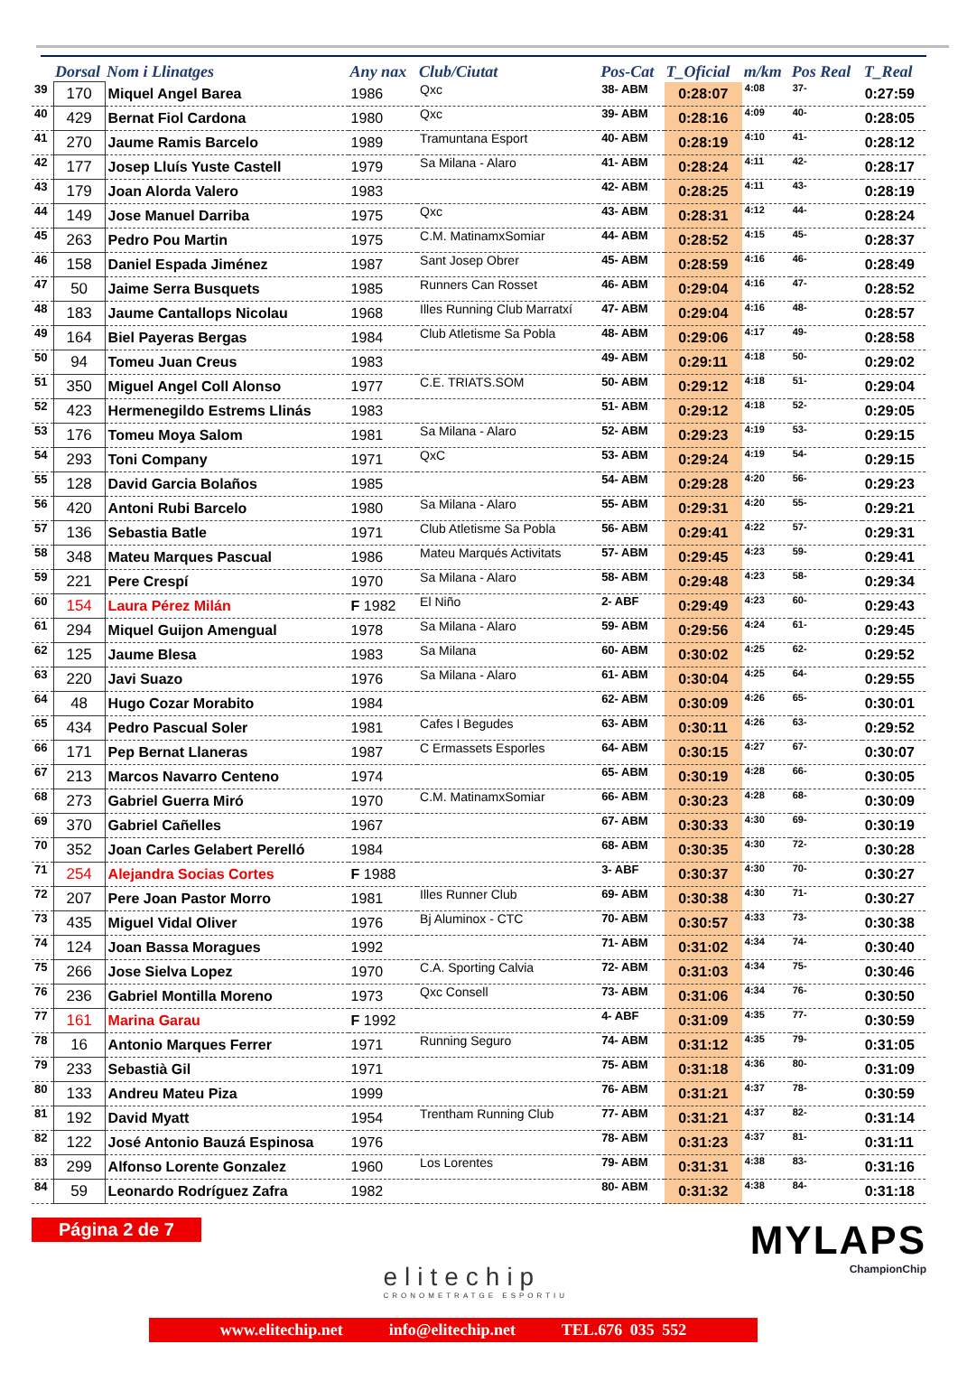| | Dorsal | Nom i Llinatges | Any nax | Club/Ciutat | Pos-Cat | T_Oficial | m/km | Pos Real | T_Real |
| --- | --- | --- | --- | --- | --- | --- | --- | --- | --- |
| 39 | 170 | Miquel Angel Barea | 1986 | Qxc | 38- ABM | 0:28:07 | 4:08 | 37- | 0:27:59 |
| 40 | 429 | Bernat Fiol Cardona | 1980 | Qxc | 39- ABM | 0:28:16 | 4:09 | 40- | 0:28:05 |
| 41 | 270 | Jaume Ramis Barcelo | 1989 | Tramuntana Esport | 40- ABM | 0:28:19 | 4:10 | 41- | 0:28:12 |
| 42 | 177 | Josep Lluís Yuste Castell | 1979 | Sa Milana - Alaro | 41- ABM | 0:28:24 | 4:11 | 42- | 0:28:17 |
| 43 | 179 | Joan Alorda Valero | 1983 | | 42- ABM | 0:28:25 | 4:11 | 43- | 0:28:19 |
| 44 | 149 | Jose Manuel Darriba | 1975 | Qxc | 43- ABM | 0:28:31 | 4:12 | 44- | 0:28:24 |
| 45 | 263 | Pedro Pou Martin | 1975 | C.M. MatinamxSomiar | 44- ABM | 0:28:52 | 4:15 | 45- | 0:28:37 |
| 46 | 158 | Daniel Espada Jiménez | 1987 | Sant Josep Obrer | 45- ABM | 0:28:59 | 4:16 | 46- | 0:28:49 |
| 47 | 50 | Jaime Serra Busquets | 1985 | Runners Can Rosset | 46- ABM | 0:29:04 | 4:16 | 47- | 0:28:52 |
| 48 | 183 | Jaume Cantallops Nicolau | 1968 | Illes Running Club Marratxí | 47- ABM | 0:29:04 | 4:16 | 48- | 0:28:57 |
| 49 | 164 | Biel Payeras Bergas | 1984 | Club Atletisme Sa Pobla | 48- ABM | 0:29:06 | 4:17 | 49- | 0:28:58 |
| 50 | 94 | Tomeu Juan Creus | 1983 | | 49- ABM | 0:29:11 | 4:18 | 50- | 0:29:02 |
| 51 | 350 | Miguel Angel Coll Alonso | 1977 | C.E. TRIATS.SOM | 50- ABM | 0:29:12 | 4:18 | 51- | 0:29:04 |
| 52 | 423 | Hermenegildo Estrems Llinás | 1983 | | 51- ABM | 0:29:12 | 4:18 | 52- | 0:29:05 |
| 53 | 176 | Tomeu Moya Salom | 1981 | Sa Milana - Alaro | 52- ABM | 0:29:23 | 4:19 | 53- | 0:29:15 |
| 54 | 293 | Toni Company | 1971 | QxC | 53- ABM | 0:29:24 | 4:19 | 54- | 0:29:15 |
| 55 | 128 | David Garcia Bolaños | 1985 | | 54- ABM | 0:29:28 | 4:20 | 56- | 0:29:23 |
| 56 | 420 | Antoni Rubi Barcelo | 1980 | Sa Milana - Alaro | 55- ABM | 0:29:31 | 4:20 | 55- | 0:29:21 |
| 57 | 136 | Sebastia Batle | 1971 | Club Atletisme Sa Pobla | 56- ABM | 0:29:41 | 4:22 | 57- | 0:29:31 |
| 58 | 348 | Mateu Marques Pascual | 1986 | Mateu Marqués Activitats | 57- ABM | 0:29:45 | 4:23 | 59- | 0:29:41 |
| 59 | 221 | Pere Crespí | 1970 | Sa Milana - Alaro | 58- ABM | 0:29:48 | 4:23 | 58- | 0:29:34 |
| 60 | 154 | Laura Pérez Milán | F 1982 | El Niño | 2- ABF | 0:29:49 | 4:23 | 60- | 0:29:43 |
| 61 | 294 | Miquel Guijon Amengual | 1978 | Sa Milana - Alaro | 59- ABM | 0:29:56 | 4:24 | 61- | 0:29:45 |
| 62 | 125 | Jaume Blesa | 1983 | Sa Milana | 60- ABM | 0:30:02 | 4:25 | 62- | 0:29:52 |
| 63 | 220 | Javi Suazo | 1976 | Sa Milana - Alaro | 61- ABM | 0:30:04 | 4:25 | 64- | 0:29:55 |
| 64 | 48 | Hugo Cozar Morabito | 1984 | | 62- ABM | 0:30:09 | 4:26 | 65- | 0:30:01 |
| 65 | 434 | Pedro Pascual Soler | 1981 | Cafes I Begudes | 63- ABM | 0:30:11 | 4:26 | 63- | 0:29:52 |
| 66 | 171 | Pep Bernat Llaneras | 1987 | C Ermassets Esporles | 64- ABM | 0:30:15 | 4:27 | 67- | 0:30:07 |
| 67 | 213 | Marcos Navarro Centeno | 1974 | | 65- ABM | 0:30:19 | 4:28 | 66- | 0:30:05 |
| 68 | 273 | Gabriel Guerra Miró | 1970 | C.M. MatinamxSomiar | 66- ABM | 0:30:23 | 4:28 | 68- | 0:30:09 |
| 69 | 370 | Gabriel Cañelles | 1967 | | 67- ABM | 0:30:33 | 4:30 | 69- | 0:30:19 |
| 70 | 352 | Joan Carles Gelabert Perelló | 1984 | | 68- ABM | 0:30:35 | 4:30 | 72- | 0:30:28 |
| 71 | 254 | Alejandra Socias Cortes | F 1988 | | 3- ABF | 0:30:37 | 4:30 | 70- | 0:30:27 |
| 72 | 207 | Pere Joan Pastor Morro | 1981 | Illes Runner Club | 69- ABM | 0:30:38 | 4:30 | 71- | 0:30:27 |
| 73 | 435 | Miguel Vidal Oliver | 1976 | Bj Aluminox - CTC | 70- ABM | 0:30:57 | 4:33 | 73- | 0:30:38 |
| 74 | 124 | Joan Bassa Moragues | 1992 | | 71- ABM | 0:31:02 | 4:34 | 74- | 0:30:40 |
| 75 | 266 | Jose Sielva Lopez | 1970 | C.A. Sporting Calvia | 72- ABM | 0:31:03 | 4:34 | 75- | 0:30:46 |
| 76 | 236 | Gabriel Montilla Moreno | 1973 | Qxc Consell | 73- ABM | 0:31:06 | 4:34 | 76- | 0:30:50 |
| 77 | 161 | Marina Garau | F 1992 | | 4- ABF | 0:31:09 | 4:35 | 77- | 0:30:59 |
| 78 | 16 | Antonio Marques Ferrer | 1971 | Running Seguro | 74- ABM | 0:31:12 | 4:35 | 79- | 0:31:05 |
| 79 | 233 | Sebastià Gil | 1971 | | 75- ABM | 0:31:18 | 4:36 | 80- | 0:31:09 |
| 80 | 133 | Andreu Mateu Piza | 1999 | | 76- ABM | 0:31:21 | 4:37 | 78- | 0:30:59 |
| 81 | 192 | David Myatt | 1954 | Trentham Running Club | 77- ABM | 0:31:21 | 4:37 | 82- | 0:31:14 |
| 82 | 122 | José Antonio Bauzá Espinosa | 1976 | | 78- ABM | 0:31:23 | 4:37 | 81- | 0:31:11 |
| 83 | 299 | Alfonso Lorente Gonzalez | 1960 | Los Lorentes | 79- ABM | 0:31:31 | 4:38 | 83- | 0:31:16 |
| 84 | 59 | Leonardo Rodríguez Zafra | 1982 | | 80- ABM | 0:31:32 | 4:38 | 84- | 0:31:18 |
Página 2 de 7
elitechip
CRONOMETRATGE ESPORTIU
MYLAPS
ChampionChip
www.elitechip.net info@elitechip.net TEL.676 035 552